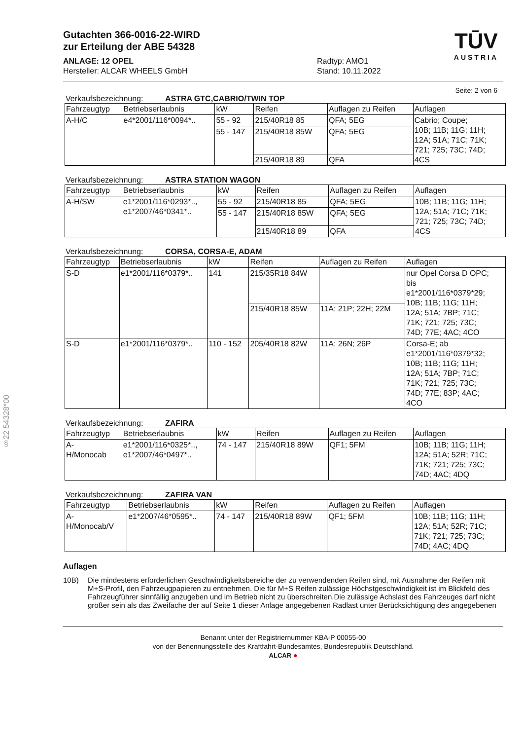§22 54328*00
Gutachten 366-0016-22-WIRD
zur Erteilung der ABE 54328
ANLAGE: 12 OPEL
Hersteller: ALCAR WHEELS GmbH
Radtyp: AMO1
Stand: 10.11.2022
TŪV
AUSTRIA
Seite: 2 von 6
Verkaufsbezeichnung: ASTRA GTC,CABRIO/TWIN TOP
| Fahrzeugtyp | Betriebserlaubnis | kW | Reifen | Auflagen zu Reifen | Auflagen |
| --- | --- | --- | --- | --- | --- |
| A-H/C | e4*2001/116*0094*.. | 55 - 92 | 215/40R18 85 | QFA; 5EG | Cabrio; Coupe; 10B; 11B; 11G; 11H; 12A; 51A; 71C; 71K; 721; 725; 73C; 74D; 4CS |
| | | 55 - 147 | 215/40R18 85W | QFA; 5EG | |
| | | | 215/40R18 89 | QFA | |
Verkaufsbezeichnung: ASTRA STATION WAGON
| Fahrzeugtyp | Betriebserlaubnis | kW | Reifen | Auflagen zu Reifen | Auflagen |
| --- | --- | --- | --- | --- | --- |
| A-H/SW | e1*2001/116*0293*.., e1*2007/46*0341*.. | 55 - 92 | 215/40R18 85 | QFA; 5EG | 10B; 11B; 11G; 11H; 12A; 51A; 71C; 71K; 721; 725; 73C; 74D; 4CS |
| | | 55 - 147 | 215/40R18 85W | QFA; 5EG | |
| | | | 215/40R18 89 | QFA | |
Verkaufsbezeichnung: CORSA, CORSA-E, ADAM
| Fahrzeugtyp | Betriebserlaubnis | kW | Reifen | Auflagen zu Reifen | Auflagen |
| --- | --- | --- | --- | --- | --- |
| S-D | e1*2001/116*0379*.. | 141 | 215/35R18 84W | | nur Opel Corsa D OPC; bis e1*2001/116*0379*29; 10B; 11B; 11G; 11H; 12A; 51A; 7BP; 71C; 71K; 721; 725; 73C; 74D; 77E; 4AC; 4CO |
| | | | 215/40R18 85W | 11A; 21P; 22H; 22M | |
| S-D | e1*2001/116*0379*.. | 110 - 152 | 205/40R18 82W | 11A; 26N; 26P | Corsa-E; ab e1*2001/116*0379*32; 10B; 11B; 11G; 11H; 12A; 51A; 7BP; 71C; 71K; 721; 725; 73C; 74D; 77E; 83P; 4AC; 4CO |
Verkaufsbezeichnung: ZAFIRA
| Fahrzeugtyp | Betriebserlaubnis | kW | Reifen | Auflagen zu Reifen | Auflagen |
| --- | --- | --- | --- | --- | --- |
| A- H/Monocab | e1*2001/116*0325*.., e1*2007/46*0497*.. | 74 - 147 | 215/40R18 89W | QF1; 5FM | 10B; 11B; 11G; 11H; 12A; 51A; 52R; 71C; 71K; 721; 725; 73C; 74D; 4AC; 4DQ |
Verkaufsbezeichnung: ZAFIRA VAN
| Fahrzeugtyp | Betriebserlaubnis | kW | Reifen | Auflagen zu Reifen | Auflagen |
| --- | --- | --- | --- | --- | --- |
| A- H/Monocab/V | e1*2007/46*0595*.. | 74 - 147 | 215/40R18 89W | QF1; 5FM | 10B; 11B; 11G; 11H; 12A; 51A; 52R; 71C; 71K; 721; 725; 73C; 74D; 4AC; 4DQ |
Auflagen
10B) Die mindestens erforderlichen Geschwindigkeitsbereiche der zu verwendenden Reifen sind, mit Ausnahme der Reifen mit M+S-Profil, den Fahrzeugpapieren zu entnehmen. Die für M+S Reifen zulässige Höchstgeschwindigkeit ist im Blickfeld des Fahrzeugführer sinnfällig anzugeben und im Betrieb nicht zu überschreiten.Die zulässige Achslast des Fahrzeuges darf nicht größer sein als das Zweifache der auf Seite 1 dieser Anlage angegebenen Radlast unter Berücksichtigung des angegebenen
Benannt unter der Registriernummer KBA-P 00055-00
von der Benennungsstelle des Kraftfahrt-Bundesamtes, Bundesrepublik Deutschland.
ALCAR ●